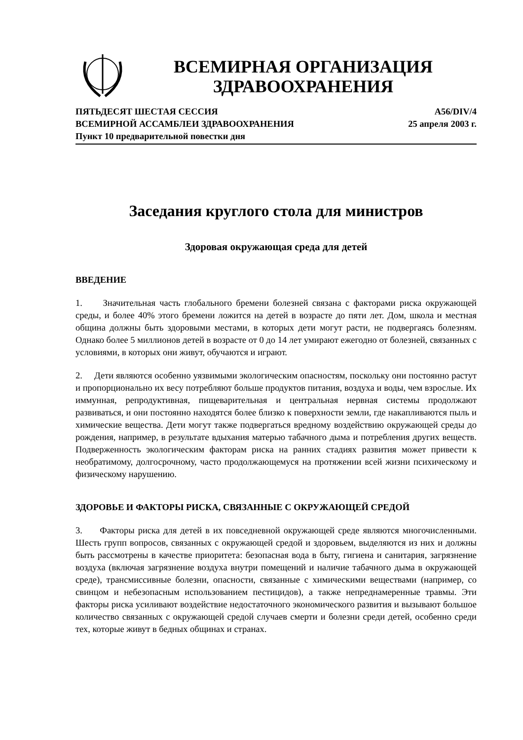ВСЕМИРНАЯ ОРГАНИЗАЦИЯ
ЗДРАВООХРАНЕНИЯ
ПЯТЬДЕСЯТ ШЕСТАЯ СЕССИЯ
ВСЕМИРНОЙ АССАМБЛЕИ ЗДРАВООХРАНЕНИЯ
Пункт 10 предварительной повестки дня
A56/DIV/4
25 апреля 2003 г.
Заседания круглого стола для министров
Здоровая окружающая среда для детей
ВВЕДЕНИЕ
1. Значительная часть глобального бремени болезней связана с факторами риска окружающей среды, и более 40% этого бремени ложится на детей в возрасте до пяти лет. Дом, школа и местная община должны быть здоровыми местами, в которых дети могут расти, не подвергаясь болезням. Однако более 5 миллионов детей в возрасте от 0 до 14 лет умирают ежегодно от болезней, связанных с условиями, в которых они живут, обучаются и играют.
2. Дети являются особенно уязвимыми экологическим опасностям, поскольку они постоянно растут и пропорционально их весу потребляют больше продуктов питания, воздуха и воды, чем взрослые. Их иммунная, репродуктивная, пищеварительная и центральная нервная системы продолжают развиваться, и они постоянно находятся более близко к поверхности земли, где накапливаются пыль и химические вещества. Дети могут также подвергаться вредному воздействию окружающей среды до рождения, например, в результате вдыхания матерью табачного дыма и потребления других веществ. Подверженность экологическим факторам риска на ранних стадиях развития может привести к необратимому, долгосрочному, часто продолжающемуся на протяжении всей жизни психическому и физическому нарушению.
ЗДОРОВЬЕ И ФАКТОРЫ РИСКА, СВЯЗАННЫЕ С ОКРУЖАЮЩЕЙ СРЕДОЙ
3. Факторы риска для детей в их повседневной окружающей среде являются многочисленными. Шесть групп вопросов, связанных с окружающей средой и здоровьем, выделяются из них и должны быть рассмотрены в качестве приоритета: безопасная вода в быту, гигиена и санитария, загрязнение воздуха (включая загрязнение воздуха внутри помещений и наличие табачного дыма в окружающей среде), трансмиссивные болезни, опасности, связанные с химическими веществами (например, со свинцом и небезопасным использованием пестицидов), а также непреднамеренные травмы. Эти факторы риска усиливают воздействие недостаточного экономического развития и вызывают большое количество связанных с окружающей средой случаев смерти и болезни среди детей, особенно среди тех, которые живут в бедных общинах и странах.